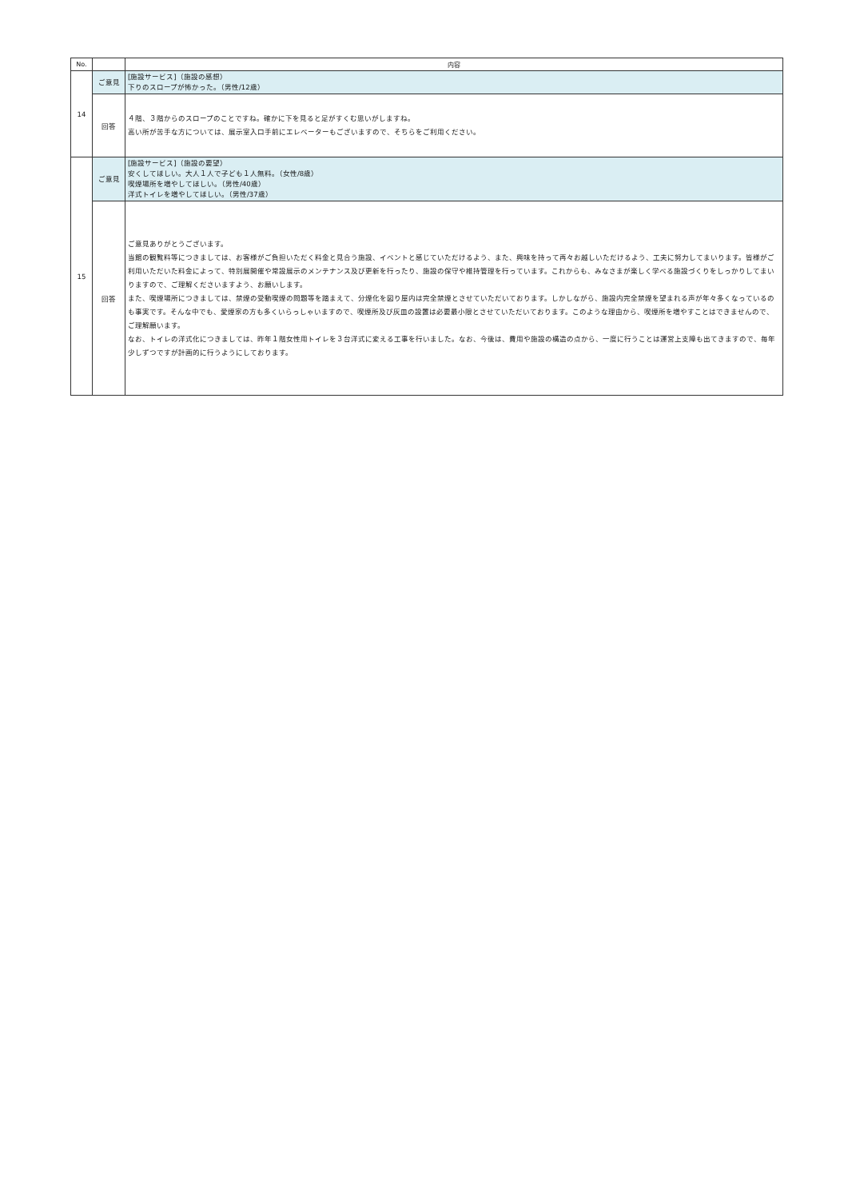| No. | | 内容 |
| --- | --- | --- |
| 14 | ご意見 | [施設サービス]（施設の感想） 下りのスロープが怖かった。（男性/12歳） |
| | 回答 | ４階、３階からのスロープのことですね。確かに下を見ると足がすくむ思いがしますね。 高い所が苦手な方については、展示室入口手前にエレベーターもございますので、そちらをご利用ください。 |
| 15 | ご意見 | [施設サービス]（施設の要望） 安くしてほしい。大人１人で子ども１人無料。（女性/8歳） 喫煙場所を増やしてほしい。（男性/40歳） 洋式トイレを増やしてほしい。（男性/37歳） |
| | 回答 | ご意見ありがとうございます。 当館の観覧料等につきましては、お客様がご負担いただく料金と見合う施設、イベントと感じていただけるよう、また、興味を持って再々お越しいただけるよう、工夫に努力してまいります。皆様がご利用いただいた料金によって、特別展開催や常設展示のメンテナンス及び更新を行ったり、施設の保守や維持管理を行っています。これからも、みなさまが楽しく学べる施設づくりをしっかりしてまいりますので、ご理解くださいますよう、お願いします。 また、喫煙場所につきましては、禁煙の受動喫煙の問題等を踏まえて、分煙化を図り屋内は完全禁煙とさせていただいております。しかしながら、施設内完全禁煙を望まれる声が年々多くなっているのも事実です。そんな中でも、愛煙家の方も多くいらっしゃいますので、喫煙所及び灰皿の設置は必要最小限とさせていただいております。このような理由から、喫煙所を増やすことはできませんので、ご理解願います。 なお、トイレの洋式化につきましては、昨年１階女性用トイレを３台洋式に変える工事を行いました。なお、今後は、費用や施設の構造の点から、一度に行うことは運営上支障も出てきますので、毎年少しずつですが計画的に行うようにしております。 |